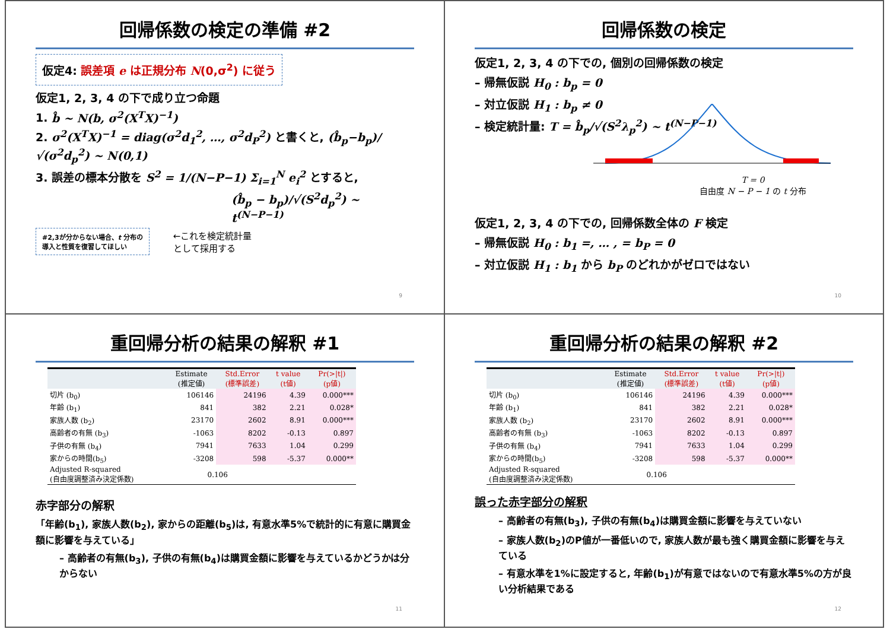回帰係数の検定の準備 #2
仮定4: 誤差項 e は正規分布 N(0,σ<sup>2</sup>) に従う
仮定1, 2, 3, 4 の下で成り立つ命題
1. b̂ ~ N(b, σ<sup>2</sup>(X<sup>T</sup>X)<sup>−1</sup>)
2. σ<sup>2</sup>(X<sup>T</sup>X)<sup>−1</sup> = diag(σ<sup>2</sup>d<sub>1</sub><sup>2</sup>, …, σ<sup>2</sup>d<sub>P</sub><sup>2</sup>) と書くと, (b̂<sub>p</sub>−b<sub>p</sub>)/√(σ<sup>2</sup>d<sub>p</sub><sup>2</sup>) ~ N(0,1)
3. 誤差の標本分散を S<sup>2</sup> = 1/(N−P−1) Σ<sub>i=1</sub><sup>N</sup> e<sub>i</sub><sup>2</sup> とすると,
(b̂<sub>p</sub> − b<sub>p</sub>)/√(S<sup>2</sup>d<sub>p</sub><sup>2</sup>) ~ t<sup>(N−P−1)</sup>
#2,3が分からない場合、t 分布の
導入と性質を復習してほしい
←これを検定統計量
として採用する
9
回帰係数の検定
仮定1, 2, 3, 4 の下での, 個別の回帰係数の検定
– 帰無仮説 H<sub>0</sub> : b<sub>p</sub> = 0
– 対立仮説 H<sub>1</sub> : b<sub>p</sub> ≠ 0
– 検定統計量: T = b̂<sub>p</sub>/√(S<sup>2</sup>λ<sub>p</sub><sup>2</sup>) ~ t<sup>(N−P−1)</sup>
T = 0
自由度 N − P − 1 の t 分布
仮定1, 2, 3, 4 の下での, 回帰係数全体の F 検定
– 帰無仮説 H<sub>0</sub> : b<sub>1</sub> =, … , = b<sub>P</sub> = 0
– 対立仮説 H<sub>1</sub> : b<sub>1</sub> から b<sub>P</sub> のどれかがゼロではない
10
重回帰分析の結果の解釈 #1
| | Estimate (推定値) | Std.Error (標準誤差) | t value (t値) | Pr(>/t/) (p値) |
| --- | --- | --- | --- | --- |
| 切片 (b<sub>0</sub>) | 106146 | 24196 | 4.39 | 0.000*** |
| 年齢 (b<sub>1</sub>) | 841 | 382 | 2.21 | 0.028* |
| 家族人数 (b<sub>2</sub>) | 23170 | 2602 | 8.91 | 0.000*** |
| 高齢者の有無 (b<sub>3</sub>) | -1063 | 8202 | -0.13 | 0.897 |
| 子供の有無 (b<sub>4</sub>) | 7941 | 7633 | 1.04 | 0.299 |
| 家からの時間(b<sub>5</sub>) | -3208 | 598 | -5.37 | 0.000** |
| Adjusted R-squared (自由度調整済み決定係数) | 0.106 | | | |
赤字部分の解釈
「年齢(b<sub>1</sub>), 家族人数(b<sub>2</sub>), 家からの距離(b<sub>5</sub>)は, 有意水準5%で統計的に有意に購買金額に影響を与えている」
– 高齢者の有無(b<sub>3</sub>), 子供の有無(b<sub>4</sub>)は購買金額に影響を与えているかどうかは分からない
11
重回帰分析の結果の解釈 #2
| | Estimate (推定値) | Std.Error (標準誤差) | t value (t値) | Pr(>/t/) (p値) |
| --- | --- | --- | --- | --- |
| 切片 (b<sub>0</sub>) | 106146 | 24196 | 4.39 | 0.000*** |
| 年齢 (b<sub>1</sub>) | 841 | 382 | 2.21 | 0.028* |
| 家族人数 (b<sub>2</sub>) | 23170 | 2602 | 8.91 | 0.000*** |
| 高齢者の有無 (b<sub>3</sub>) | -1063 | 8202 | -0.13 | 0.897 |
| 子供の有無 (b<sub>4</sub>) | 7941 | 7633 | 1.04 | 0.299 |
| 家からの時間(b<sub>5</sub>) | -3208 | 598 | -5.37 | 0.000** |
| Adjusted R-squared (自由度調整済み決定係数) | 0.106 | | | |
誤った赤字部分の解釈
– 高齢者の有無(b<sub>3</sub>), 子供の有無(b<sub>4</sub>)は購買金額に影響を与えていない
– 家族人数(b<sub>2</sub>)のP値が一番低いので, 家族人数が最も強く購買金額に影響を与えている
– 有意水準を1%に設定すると, 年齢(b<sub>1</sub>)が有意ではないので有意水準5%の方が良い分析結果である
12